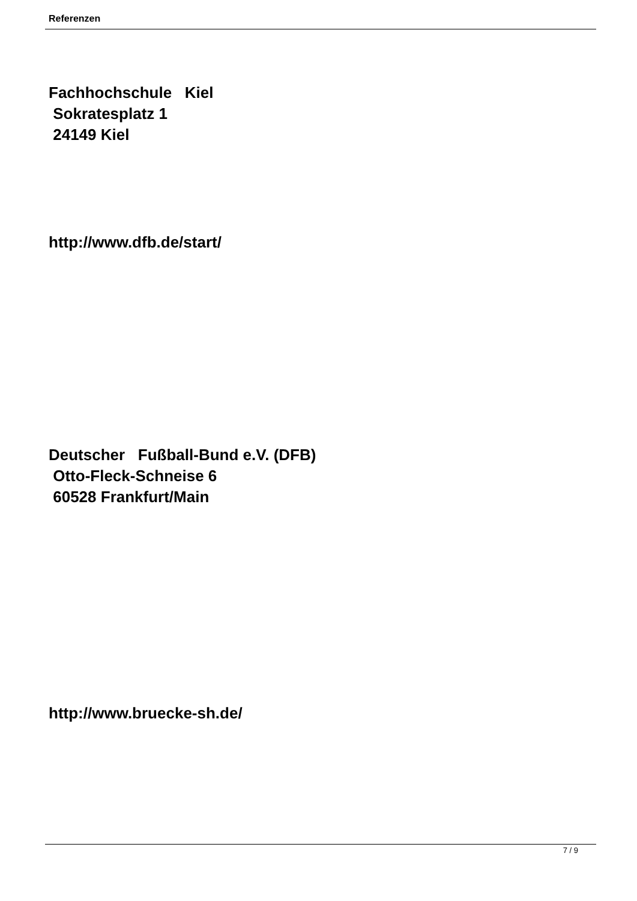Referenzen
Fachhochschule Kiel Sokratesplatz 1 24149 Kiel
http://www.dfb.de/start/
Deutscher Fußball-Bund e.V. (DFB) Otto-Fleck-Schneise 6 60528 Frankfurt/Main
http://www.bruecke-sh.de/
7 / 9